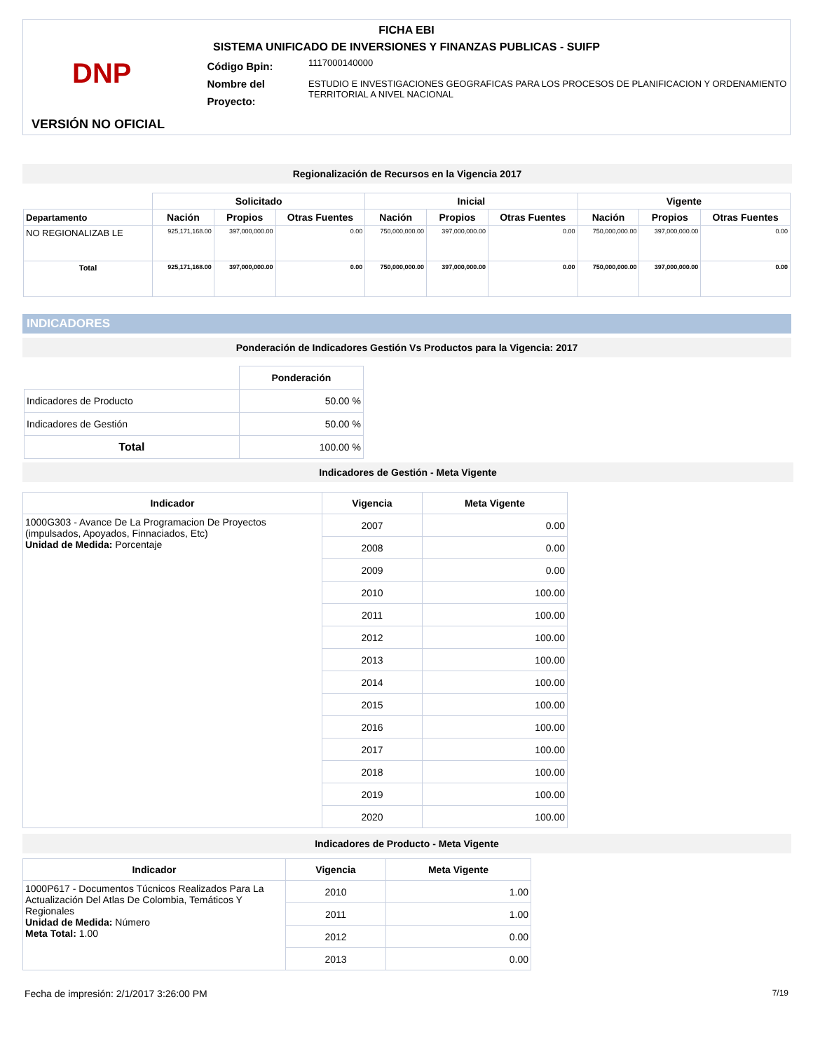FICHA EBI
SISTEMA UNIFICADO DE INVERSIONES Y FINANZAS PUBLICAS - SUIFP
DNP
Código Bpin:
Nombre del Proyecto:
1117000140000
ESTUDIO E INVESTIGACIONES GEOGRAFICAS PARA LOS PROCESOS DE PLANIFICACION Y ORDENAMIENTO TERRITORIAL A NIVEL NACIONAL
VERSIÓN NO OFICIAL
Regionalización de Recursos en la Vigencia 2017
| | Solicitado | | | Inicial | | | Vigente | | |
| --- | --- | --- | --- | --- | --- | --- | --- | --- | --- |
| Departamento | Nación | Propios | Otras Fuentes | Nación | Propios | Otras Fuentes | Nación | Propios | Otras Fuentes |
| NO REGIONALIZAB LE | 925,171,168.00 | 397,000,000.00 | 0.00 | 750,000,000.00 | 397,000,000.00 | 0.00 | 750,000,000.00 | 397,000,000.00 | 0.00 |
| Total | 925,171,168.00 | 397,000,000.00 | 0.00 | 750,000,000.00 | 397,000,000.00 | 0.00 | 750,000,000.00 | 397,000,000.00 | 0.00 |
INDICADORES
Ponderación de Indicadores Gestión Vs Productos para la Vigencia: 2017
| | Ponderación |
| --- | --- |
| Indicadores de Producto | 50.00 % |
| Indicadores de Gestión | 50.00 % |
| Total | 100.00 % |
Indicadores de Gestión - Meta Vigente
| Indicador | Vigencia | Meta Vigente |
| --- | --- | --- |
| 1000G303 - Avance De La Programacion De Proyectos (impulsados, Apoyados, Finnaciados, Etc) Unidad de Medida: Porcentaje | 2007 | 0.00 |
| | 2008 | 0.00 |
| | 2009 | 0.00 |
| | 2010 | 100.00 |
| | 2011 | 100.00 |
| | 2012 | 100.00 |
| | 2013 | 100.00 |
| | 2014 | 100.00 |
| | 2015 | 100.00 |
| | 2016 | 100.00 |
| | 2017 | 100.00 |
| | 2018 | 100.00 |
| | 2019 | 100.00 |
| | 2020 | 100.00 |
Indicadores de Producto - Meta Vigente
| Indicador | Vigencia | Meta Vigente |
| --- | --- | --- |
| 1000P617 - Documentos Túcnicos Realizados Para La Actualización Del Atlas De Colombia, Temáticos Y Regionales Unidad de Medida: Número Meta Total: 1.00 | 2010 | 1.00 |
| | 2011 | 1.00 |
| | 2012 | 0.00 |
| | 2013 | 0.00 |
Fecha de impresión: 2/1/2017 3:26:00 PM 7/19